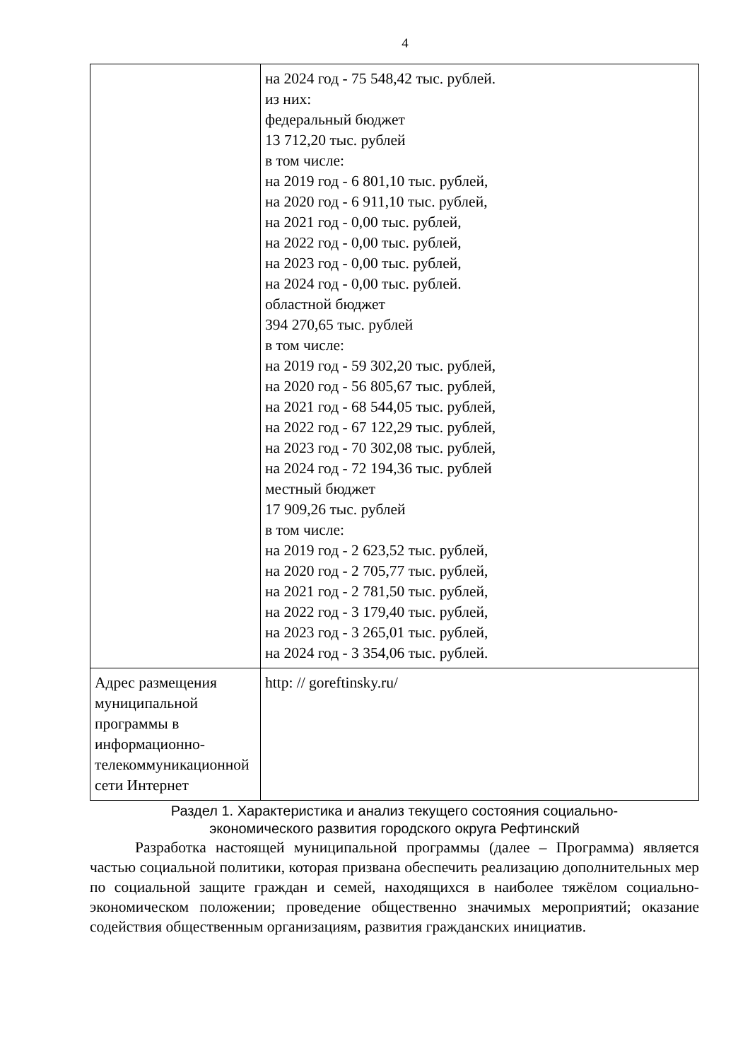4
| | на 2024 год - 75 548,42 тыс. рублей. из них: федеральный бюджет 13 712,20 тыс. рублей в том числе: на 2019 год - 6 801,10 тыс. рублей, на 2020 год - 6 911,10 тыс. рублей, на 2021 год - 0,00 тыс. рублей, на 2022 год - 0,00 тыс. рублей, на 2023 год - 0,00 тыс. рублей, на 2024 год - 0,00 тыс. рублей. областной бюджет 394 270,65 тыс. рублей в том числе: на 2019 год - 59 302,20 тыс. рублей, на 2020 год - 56 805,67 тыс. рублей, на 2021 год - 68 544,05 тыс. рублей, на 2022 год - 67 122,29 тыс. рублей, на 2023 год - 70 302,08 тыс. рублей, на 2024 год - 72 194,36 тыс. рублей местный бюджет 17 909,26 тыс. рублей в том числе: на 2019 год - 2 623,52 тыс. рублей, на 2020 год - 2 705,77 тыс. рублей, на 2021 год - 2 781,50 тыс. рублей, на 2022 год - 3 179,40 тыс. рублей, на 2023 год - 3 265,01 тыс. рублей, на 2024 год - 3 354,06 тыс. рублей. |
| Адрес размещения муниципальной программы в информационно-телекоммуникационной сети Интернет | http: // goreftinsky.ru/ |
Раздел 1. Характеристика и анализ текущего состояния социально-
экономического развития городского округа Рефтинский
Разработка настоящей муниципальной программы (далее – Программа) является частью социальной политики, которая призвана обеспечить реализацию дополнительных мер по социальной защите граждан и семей, находящихся в наиболее тяжёлом социально-экономическом положении; проведение общественно значимых мероприятий; оказание содействия общественным организациям, развития гражданских инициатив.